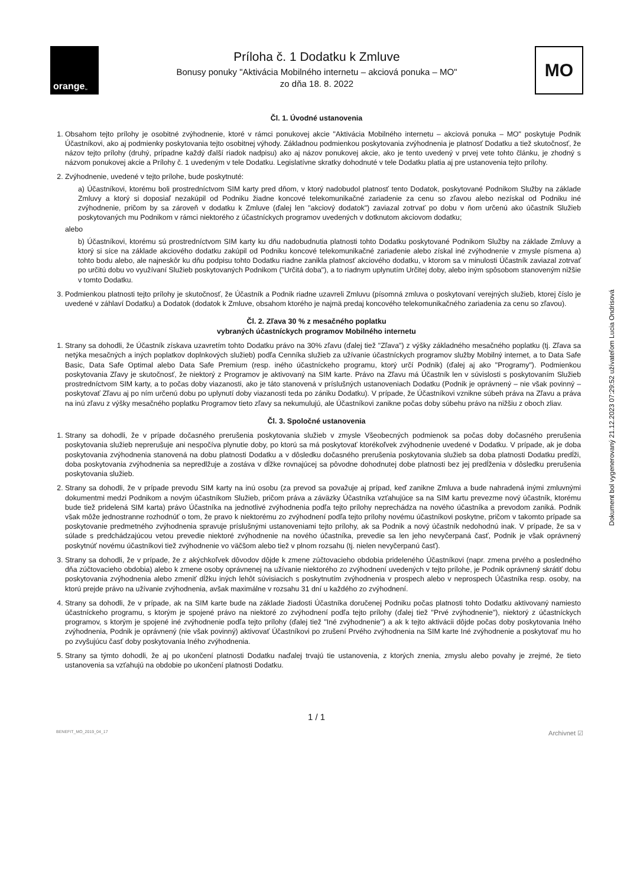orange<sup>™</sup>
Príloha č. 1 Dodatku k Zmluve
Bonusy ponuky "Aktivácia Mobilného internetu – akciová ponuka – MO"
zo dňa 18. 8. 2022
MO
Čl. 1. Úvodné ustanovenia
1. Obsahom tejto prílohy je osobitné zvýhodnenie, ktoré v rámci ponukovej akcie "Aktivácia Mobilného internetu – akciová ponuka – MO" poskytuje Podnik Účastníkovi, ako aj podmienky poskytovania tejto osobitnej výhody. Základnou podmienkou poskytovania zvýhodnenia je platnosť Dodatku a tiež skutočnosť, že názov tejto prílohy (druhý, prípadne každý ďalší riadok nadpisu) ako aj názov ponukovej akcie, ako je tento uvedený v prvej vete tohto článku, je zhodný s názvom ponukovej akcie a Prílohy č. 1 uvedeným v tele Dodatku. Legislatívne skratky dohodnuté v tele Dodatku platia aj pre ustanovenia tejto prílohy.
2. Zvýhodnenie, uvedené v tejto prílohe, bude poskytnuté:
a) Účastníkovi, ktorému boli prostredníctvom SIM karty pred dňom, v ktorý nadobudol platnosť tento Dodatok, poskytované Podnikom Služby na základe Zmluvy a ktorý si doposiaľ nezakúpil od Podniku žiadne koncové telekomunikačné zariadenie za cenu so zľavou alebo nezískal od Podniku iné zvýhodnenie, pričom by sa zároveň v dodatku k Zmluve (ďalej len "akciový dodatok") zaviazal zotrvať po dobu v ňom určenú ako účastník Služieb poskytovaných mu Podnikom v rámci niektorého z účastníckych programov uvedených v dotknutom akciovom dodatku;
alebo
b) Účastníkovi, ktorému sú prostredníctvom SIM karty ku dňu nadobudnutia platnosti tohto Dodatku poskytované Podnikom Služby na základe Zmluvy a ktorý si síce na základe akciového dodatku zakúpil od Podniku koncové telekomunikačné zariadenie alebo získal iné zvýhodnenie v zmysle písmena a) tohto bodu alebo, ale najneskôr ku dňu podpisu tohto Dodatku riadne zanikla platnosť akciového dodatku, v ktorom sa v minulosti Účastník zaviazal zotrvať po určitú dobu vo využívaní Služieb poskytovaných Podnikom ("Určitá doba"), a to riadnym uplynutím Určitej doby, alebo iným spôsobom stanoveným nižšie v tomto Dodatku.
3. Podmienkou platnosti tejto prílohy je skutočnosť, že Účastník a Podnik riadne uzavreli Zmluvu (písomná zmluva o poskytovaní verejných služieb, ktorej číslo je uvedené v záhlaví Dodatku) a Dodatok (dodatok k Zmluve, obsahom ktorého je najmä predaj koncového telekomunikačného zariadenia za cenu so zľavou).
Čl. 2. Zľava 30 % z mesačného poplatku
vybraných účastníckych programov Mobilného internetu
1. Strany sa dohodli, že Účastník získava uzavretím tohto Dodatku právo na 30% zľavu (ďalej tiež "Zľava") z výšky základného mesačného poplatku (tj. Zľava sa netýka mesačných a iných poplatkov doplnkových služieb) podľa Cenníka služieb za užívanie účastníckych programov služby Mobilný internet, a to Data Safe Basic, Data Safe Optimal alebo Data Safe Premium (resp. iného účastníckeho programu, ktorý určí Podnik) (ďalej aj ako "Programy"). Podmienkou poskytovania Zľavy je skutočnosť, že niektorý z Programov je aktivovaný na SIM karte. Právo na Zľavu má Účastník len v súvislosti s poskytovaním Služieb prostredníctvom SIM karty, a to počas doby viazanosti, ako je táto stanovená v príslušných ustanoveniach Dodatku (Podnik je oprávnený – nie však povinný – poskytovať Zľavu aj po ním určenú dobu po uplynutí doby viazanosti teda po zániku Dodatku). V prípade, že Účastníkovi vznikne súbeh práva na Zľavu a práva na inú zľavu z výšky mesačného poplatku Programov tieto zľavy sa nekumulujú, ale Účastníkovi zanikne počas doby súbehu právo na nižšiu z oboch zliav.
Čl. 3. Spoločné ustanovenia
1. Strany sa dohodli, že v prípade dočasného prerušenia poskytovania služieb v zmysle Všeobecných podmienok sa počas doby dočasného prerušenia poskytovania služieb neprerušuje ani nespočíva plynutie doby, po ktorú sa má poskytovať ktorékoľvek zvýhodnenie uvedené v Dodatku. V prípade, ak je doba poskytovania zvýhodnenia stanovená na dobu platnosti Dodatku a v dôsledku dočasného prerušenia poskytovania služieb sa doba platnosti Dodatku predĺži, doba poskytovania zvýhodnenia sa nepredlžuje a zostáva v dĺžke rovnajúcej sa pôvodne dohodnutej dobe platnosti bez jej predĺženia v dôsledku prerušenia poskytovania služieb.
2. Strany sa dohodli, že v prípade prevodu SIM karty na inú osobu (za prevod sa považuje aj prípad, keď zanikne Zmluva a bude nahradená inými zmluvnými dokumentmi medzi Podnikom a novým účastníkom Služieb, pričom práva a záväzky Účastníka vzťahujúce sa na SIM kartu prevezme nový účastník, ktorému bude tiež pridelená SIM karta) právo Účastníka na jednotlivé zvýhodnenia podľa tejto prílohy neprechádza na nového účastníka a prevodom zaniká. Podnik však môže jednostranne rozhodnúť o tom, že pravo k niektorému zo zvýhodnení podľa tejto prílohy novému účastníkovi poskytne, pričom v takomto prípade sa poskytovanie predmetného zvýhodnenia spravuje príslušnými ustanoveniami tejto prílohy, ak sa Podnik a nový účastník nedohodnú inak. V prípade, že sa v súlade s predchádzajúcou vetou prevedie niektoré zvýhodnenie na nového účastníka, prevedie sa len jeho nevyčerpaná časť, Podnik je však oprávnený poskytnúť novému účastníkovi tiež zvýhodnenie vo väčšom alebo tiež v plnom rozsahu (tj. nielen nevyčerpanú časť).
3. Strany sa dohodli, že v prípade, že z akýchkoľvek dôvodov dôjde k zmene zúčtovacieho obdobia prideleného Účastníkovi (napr. zmena prvého a posledného dňa zúčtovacieho obdobia) alebo k zmene osoby oprávnenej na užívanie niektorého zo zvýhodnení uvedených v tejto prílohe, je Podnik oprávnený skrátiť dobu poskytovania zvýhodnenia alebo zmeniť dĺžku iných lehôt súvisiacich s poskytnutím zvýhodnenia v prospech alebo v neprospech Účastníka resp. osoby, na ktorú prejde právo na užívanie zvýhodnenia, avšak maximálne v rozsahu 31 dní u každého zo zvýhodnení.
4. Strany sa dohodli, že v prípade, ak na SIM karte bude na základe žiadosti Účastníka doručenej Podniku počas platnosti tohto Dodatku aktivovaný namiesto účastníckeho programu, s ktorým je spojené právo na niektoré zo zvýhodnení podľa tejto prílohy (ďalej tiež "Prvé zvýhodnenie"), niektorý z účastníckych programov, s ktorým je spojené iné zvýhodnenie podľa tejto prílohy (ďalej tiež "Iné zvýhodnenie") a ak k tejto aktivácii dôjde počas doby poskytovania Iného zvýhodnenia, Podnik je oprávnený (nie však povinný) aktivovať Účastníkovi po zrušení Prvého zvýhodnenia na SIM karte Iné zvýhodnenie a poskytovať mu ho po zvyšujúcu časť doby poskytovania Iného zvýhodnenia.
5. Strany sa týmto dohodli, že aj po ukončení platnosti Dodatku naďalej trvajú tie ustanovenia, z ktorých znenia, zmyslu alebo povahy je zrejmé, že tieto ustanovenia sa vzťahujú na obdobie po ukončení platnosti Dodatku.
1 / 1
BENEFIT_MO_2019_04_17 Archivnet ☑
Dokument bol vygenerovaný 21.12.2023 07:29:52 užívateľom Lucia Ondrisová